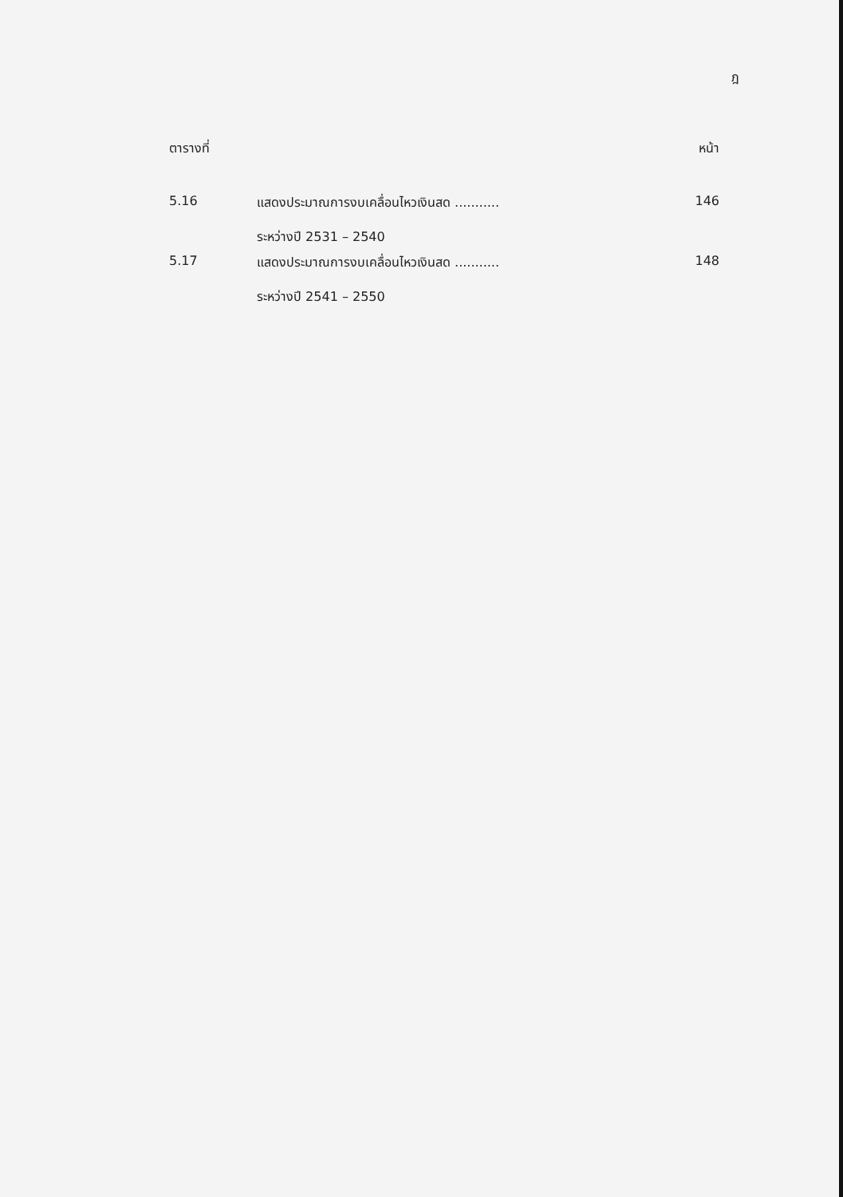ฎ
| ตารางที่ | | หน้า |
| --- | --- | --- |
| 5.16 | แสดงประมาณการงบเคลื่อนไหวเงินสด ........... ระหว่างปี 2531 – 2540 | 146 |
| 5.17 | แสดงประมาณการงบเคลื่อนไหวเงินสด ........... ระหว่างปี 2541 – 2550 | 148 |